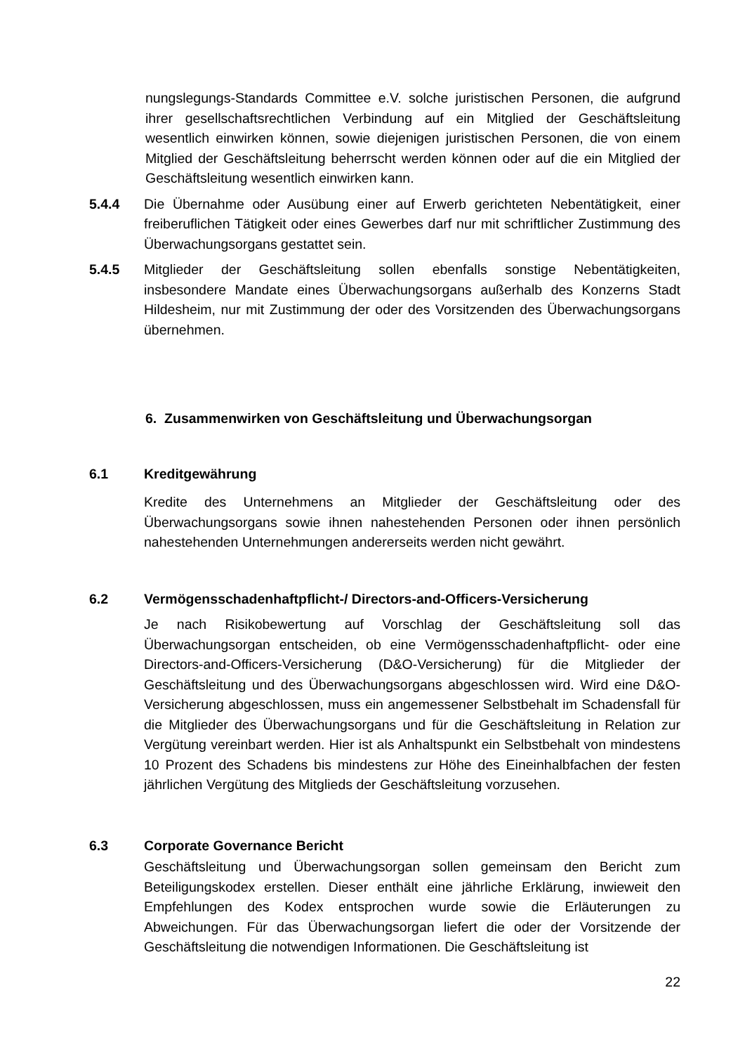nungslegungs-Standards Committee e.V. solche juristischen Personen, die aufgrund ihrer gesellschaftsrechtlichen Verbindung auf ein Mitglied der Geschäftsleitung wesentlich einwirken können, sowie diejenigen juristischen Personen, die von einem Mitglied der Geschäftsleitung beherrscht werden können oder auf die ein Mitglied der Geschäftsleitung wesentlich einwirken kann.
5.4.4 Die Übernahme oder Ausübung einer auf Erwerb gerichteten Nebentätigkeit, einer freiberuflichen Tätigkeit oder eines Gewerbes darf nur mit schriftlicher Zustimmung des Überwachungsorgans gestattet sein.
5.4.5 Mitglieder der Geschäftsleitung sollen ebenfalls sonstige Nebentätigkeiten, insbesondere Mandate eines Überwachungsorgans außerhalb des Konzerns Stadt Hildesheim, nur mit Zustimmung der oder des Vorsitzenden des Überwachungsorgans übernehmen.
6. Zusammenwirken von Geschäftsleitung und Überwachungsorgan
6.1 Kreditgewährung
Kredite des Unternehmens an Mitglieder der Geschäftsleitung oder des Überwachungsorgans sowie ihnen nahestehenden Personen oder ihnen persönlich nahestehenden Unternehmungen andererseits werden nicht gewährt.
6.2 Vermögensschadenhaftpflicht-/ Directors-and-Officers-Versicherung
Je nach Risikobewertung auf Vorschlag der Geschäftsleitung soll das Überwachungsorgan entscheiden, ob eine Vermögensschadenhaftpflicht- oder eine Directors-and-Officers-Versicherung (D&O-Versicherung) für die Mitglieder der Geschäftsleitung und des Überwachungsorgans abgeschlossen wird. Wird eine D&O-Versicherung abgeschlossen, muss ein angemessener Selbstbehalt im Schadensfall für die Mitglieder des Überwachungsorgans und für die Geschäftsleitung in Relation zur Vergütung vereinbart werden. Hier ist als Anhaltspunkt ein Selbstbehalt von mindestens 10 Prozent des Schadens bis mindestens zur Höhe des Eineinhalbfachen der festen jährlichen Vergütung des Mitglieds der Geschäftsleitung vorzusehen.
6.3 Corporate Governance Bericht
Geschäftsleitung und Überwachungsorgan sollen gemeinsam den Bericht zum Beteiligungskodex erstellen. Dieser enthält eine jährliche Erklärung, inwieweit den Empfehlungen des Kodex entsprochen wurde sowie die Erläuterungen zu Abweichungen. Für das Überwachungsorgan liefert die oder der Vorsitzende der Geschäftsleitung die notwendigen Informationen. Die Geschäftsleitung ist
22